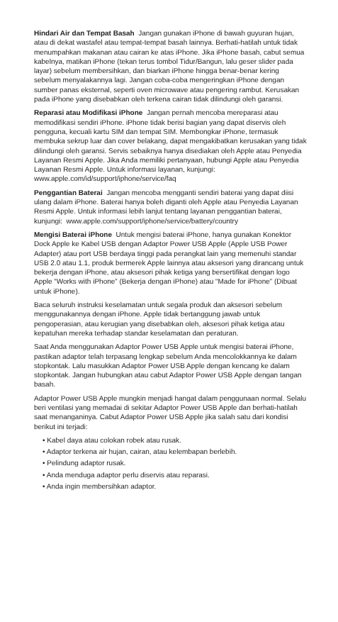Hindari Air dan Tempat Basah Jangan gunakan iPhone di bawah guyuran hujan, atau di dekat wastafel atau tempat-tempat basah lainnya. Berhati-hatilah untuk tidak menumpahkan makanan atau cairan ke atas iPhone. Jika iPhone basah, cabut semua kabelnya, matikan iPhone (tekan terus tombol Tidur/Bangun, lalu geser slider pada layar) sebelum membersihkan, dan biarkan iPhone hingga benar-benar kering sebelum menyalakannya lagi. Jangan coba-coba mengeringkan iPhone dengan sumber panas eksternal, seperti oven microwave atau pengering rambut. Kerusakan pada iPhone yang disebabkan oleh terkena cairan tidak dilindungi oleh garansi.
Reparasi atau Modifikasi iPhone Jangan pernah mencoba mereparasi atau memodifikasi sendiri iPhone. iPhone tidak berisi bagian yang dapat diservis oleh pengguna, kecuali kartu SIM dan tempat SIM. Membongkar iPhone, termasuk membuka sekrup luar dan cover belakang, dapat mengakibatkan kerusakan yang tidak dilindungi oleh garansi. Servis sebaiknya hanya disediakan oleh Apple atau Penyedia Layanan Resmi Apple. Jika Anda memiliki pertanyaan, hubungi Apple atau Penyedia Layanan Resmi Apple. Untuk informasi layanan, kunjungi: www.apple.com/id/support/iphone/service/faq
Penggantian Baterai Jangan mencoba mengganti sendiri baterai yang dapat diisi ulang dalam iPhone. Baterai hanya boleh diganti oleh Apple atau Penyedia Layanan Resmi Apple. Untuk informasi lebih lanjut tentang layanan penggantian baterai, kunjungi: www.apple.com/support/iphone/service/battery/country
Mengisi Baterai iPhone Untuk mengisi baterai iPhone, hanya gunakan Konektor Dock Apple ke Kabel USB dengan Adaptor Power USB Apple (Apple USB Power Adapter) atau port USB berdaya tinggi pada perangkat lain yang memenuhi standar USB 2.0 atau 1.1, produk bermerek Apple lainnya atau aksesori yang dirancang untuk bekerja dengan iPhone, atau aksesori pihak ketiga yang bersertifikat dengan logo Apple “Works with iPhone” (Bekerja dengan iPhone) atau “Made for iPhone” (Dibuat untuk iPhone).
Baca seluruh instruksi keselamatan untuk segala produk dan aksesori sebelum menggunakannya dengan iPhone. Apple tidak bertanggung jawab untuk pengoperasian, atau kerugian yang disebabkan oleh, aksesori pihak ketiga atau kepatuhan mereka terhadap standar keselamatan dan peraturan.
Saat Anda menggunakan Adaptor Power USB Apple untuk mengisi baterai iPhone, pastikan adaptor telah terpasang lengkap sebelum Anda mencolokkannya ke dalam stopkontak. Lalu masukkan Adaptor Power USB Apple dengan kencang ke dalam stopkontak. Jangan hubungkan atau cabut Adaptor Power USB Apple dengan tangan basah.
Adaptor Power USB Apple mungkin menjadi hangat dalam penggunaan normal. Selalu beri ventilasi yang memadai di sekitar Adaptor Power USB Apple dan berhati-hatilah saat menanganinya. Cabut Adaptor Power USB Apple jika salah satu dari kondisi berikut ini terjadi:
• Kabel daya atau colokan robek atau rusak.
• Adaptor terkena air hujan, cairan, atau kelembapan berlebih.
• Pelindung adaptor rusak.
• Anda menduga adaptor perlu diservis atau reparasi.
• Anda ingin membersihkan adaptor.